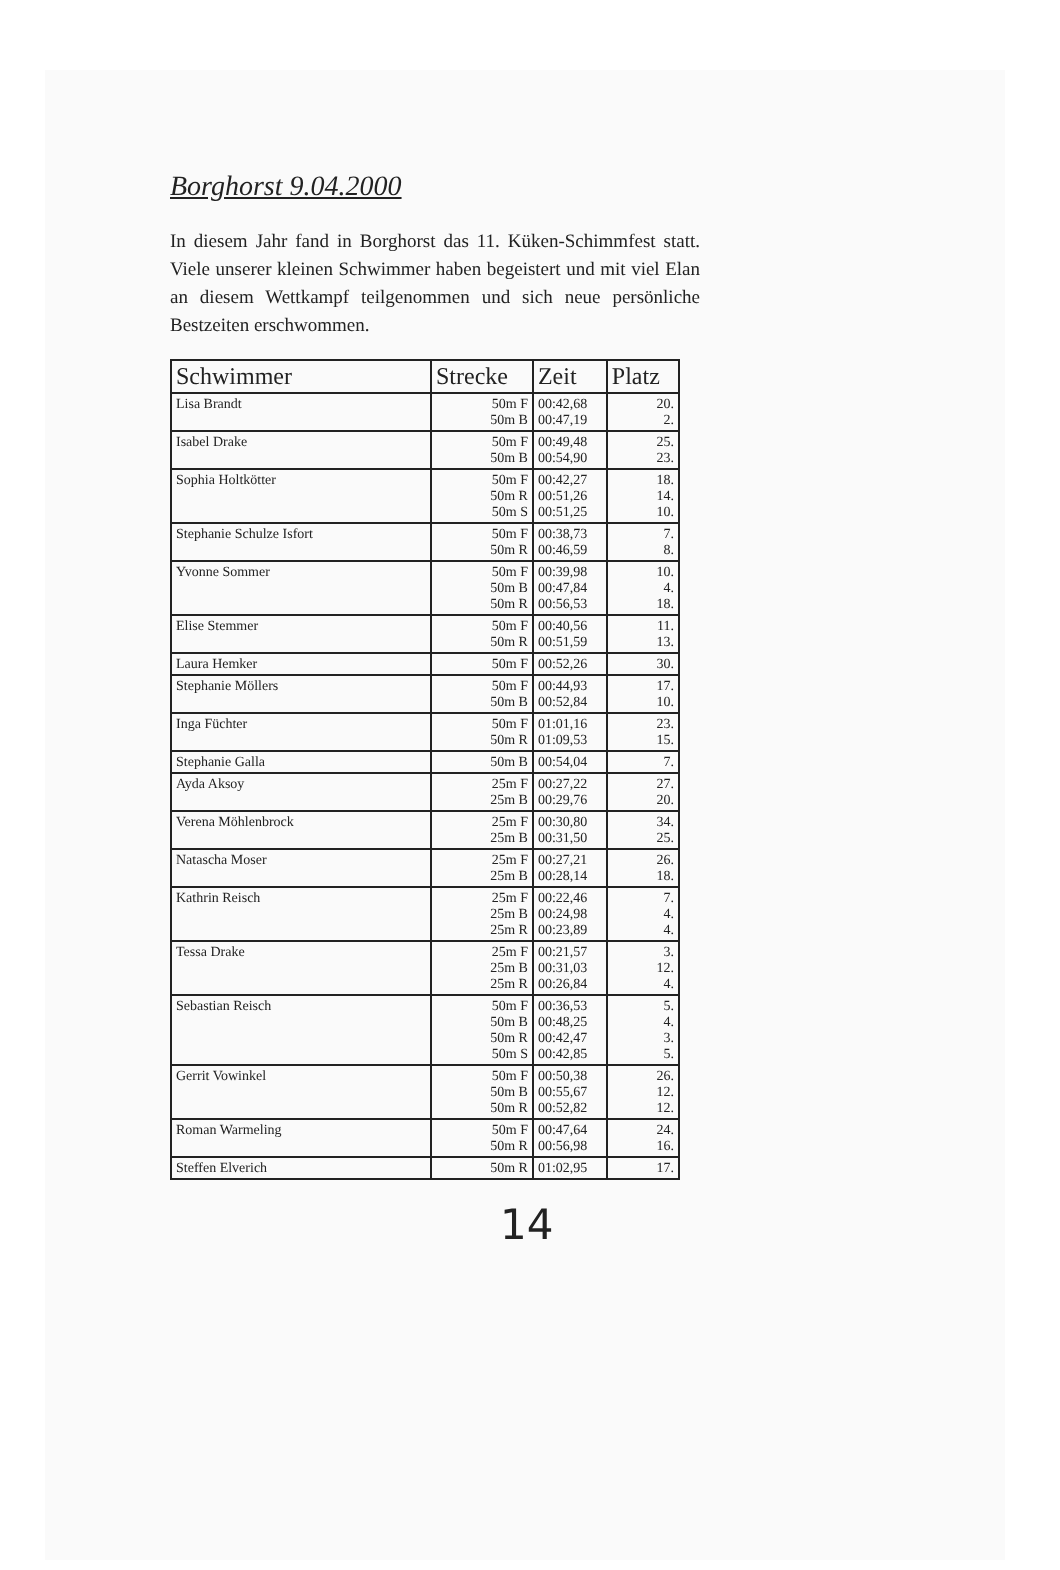Borghorst 9.04.2000
In diesem Jahr fand in Borghorst das 11. Küken-Schimmfest statt. Viele unserer kleinen Schwimmer haben begeistert und mit viel Elan an diesem Wettkampf teilgenommen und sich neue persönliche Bestzeiten erschwommen.
| Schwimmer | Strecke | Zeit | Platz |
| --- | --- | --- | --- |
| Lisa Brandt | 50m F 50m B | 00:42,68 00:47,19 | 20. 2. |
| Isabel Drake | 50m F 50m B | 00:49,48 00:54,90 | 25. 23. |
| Sophia Holtkötter | 50m F 50m R 50m S | 00:42,27 00:51,26 00:51,25 | 18. 14. 10. |
| Stephanie Schulze Isfort | 50m F 50m R | 00:38,73 00:46,59 | 7. 8. |
| Yvonne Sommer | 50m F 50m B 50m R | 00:39,98 00:47,84 00:56,53 | 10. 4. 18. |
| Elise Stemmer | 50m F 50m R | 00:40,56 00:51,59 | 11. 13. |
| Laura Hemker | 50m F | 00:52,26 | 30. |
| Stephanie Möllers | 50m F 50m B | 00:44,93 00:52,84 | 17. 10. |
| Inga Füchter | 50m F 50m R | 01:01,16 01:09,53 | 23. 15. |
| Stephanie Galla | 50m B | 00:54,04 | 7. |
| Ayda Aksoy | 25m F 25m B | 00:27,22 00:29,76 | 27. 20. |
| Verena Möhlenbrock | 25m F 25m B | 00:30,80 00:31,50 | 34. 25. |
| Natascha Moser | 25m F 25m B | 00:27,21 00:28,14 | 26. 18. |
| Kathrin Reisch | 25m F 25m B 25m R | 00:22,46 00:24,98 00:23,89 | 7. 4. 4. |
| Tessa Drake | 25m F 25m B 25m R | 00:21,57 00:31,03 00:26,84 | 3. 12. 4. |
| Sebastian Reisch | 50m F 50m B 50m R 50m S | 00:36,53 00:48,25 00:42,47 00:42,85 | 5. 4. 3. 5. |
| Gerrit Vowinkel | 50m F 50m B 50m R | 00:50,38 00:55,67 00:52,82 | 26. 12. 12. |
| Roman Warmeling | 50m F 50m R | 00:47,64 00:56,98 | 24. 16. |
| Steffen Elverich | 50m R | 01:02,95 | 17. |
14